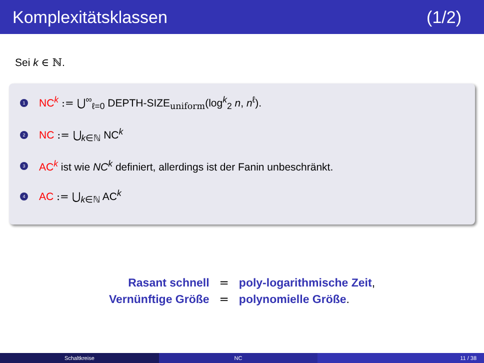Komplexitätsklassen (1/2)
Sei k ∈ ℕ.
1
NC<sup>k</sup> := ⋃<sup>∞</sup><sub>ℓ=0</sub> DEPTH-SIZE<sub>uniform</sub>(log<sup>k</sup><sub>2</sub> n, n<sup>ℓ</sup>).
2
NC := ⋃<sub>k∈ℕ</sub> NC<sup>k</sup>
3
AC<sup>k</sup> ist wie NC<sup>k</sup> definiert, allerdings ist der Fanin unbeschränkt.
4
AC := ⋃<sub>k∈ℕ</sub> AC<sup>k</sup>
| Rasant schnell | = | poly-logarithmische Zeit , |
| Vernünftige Größe | = | polynomielle Größe . |
Schaltkreise NC 11 / 38